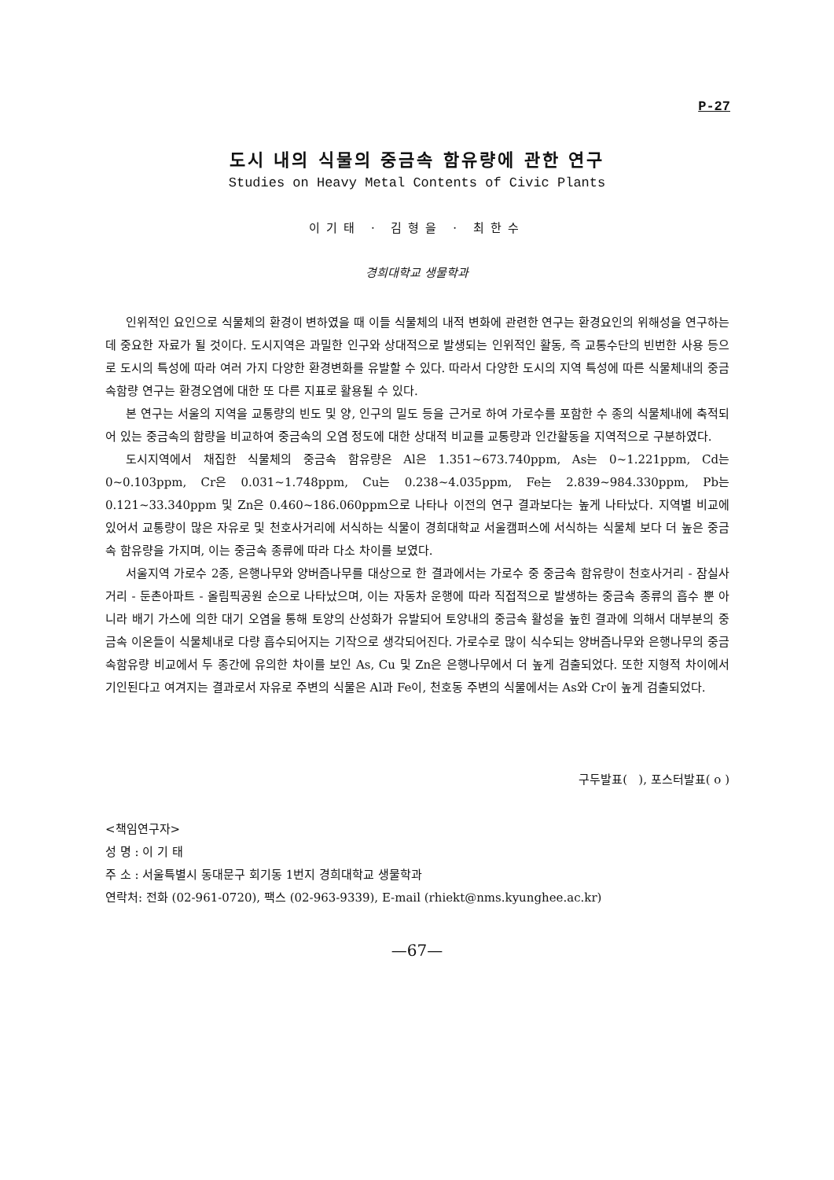P-27
도시 내의 식물의 중금속 함유량에 관한 연구
Studies on Heavy Metal Contents of Civic Plants
이기태 · 김형을 · 최한수
경희대학교 생물학과
인위적인 요인으로 식물체의 환경이 변하였을 때 이들 식물체의 내적 변화에 관련한 연구는 환경요인의 위해성을 연구하는데 중요한 자료가 될 것이다. 도시지역은 과밀한 인구와 상대적으로 발생되는 인위적인 활동, 즉 교통수단의 빈번한 사용 등으로 도시의 특성에 따라 여러 가지 다양한 환경변화를 유발할 수 있다. 따라서 다양한 도시의 지역 특성에 따른 식물체내의 중금속함량 연구는 환경오염에 대한 또 다른 지표로 활용될 수 있다.
본 연구는 서울의 지역을 교통량의 빈도 및 양, 인구의 밀도 등을 근거로 하여 가로수를 포함한 수 종의 식물체내에 축적되어 있는 중금속의 함량을 비교하여 중금속의 오염 정도에 대한 상대적 비교를 교통량과 인간활동을 지역적으로 구분하였다.
도시지역에서 채집한 식물체의 중금속 함유량은 Al은 1.351~673.740ppm, As는 0~1.221ppm, Cd는 0~0.103ppm, Cr은 0.031~1.748ppm, Cu는 0.238~4.035ppm, Fe는 2.839~984.330ppm, Pb는 0.121~33.340ppm 및 Zn은 0.460~186.060ppm으로 나타나 이전의 연구 결과보다는 높게 나타났다. 지역별 비교에 있어서 교통량이 많은 자유로 및 천호사거리에 서식하는 식물이 경희대학교 서울캠퍼스에 서식하는 식물체 보다 더 높은 중금속 함유량을 가지며, 이는 중금속 종류에 따라 다소 차이를 보였다.
서울지역 가로수 2종, 은행나무와 양버즘나무를 대상으로 한 결과에서는 가로수 중 중금속 함유량이 천호사거리 - 잠실사거리 - 둔촌아파트 - 올림픽공원 순으로 나타났으며, 이는 자동차 운행에 따라 직접적으로 발생하는 중금속 종류의 흡수 뿐 아니라 배기 가스에 의한 대기 오염을 통해 토양의 산성화가 유발되어 토양내의 중금속 활성을 높힌 결과에 의해서 대부분의 중금속 이온들이 식물체내로 다량 흡수되어지는 기작으로 생각되어진다. 가로수로 많이 식수되는 양버즘나무와 은행나무의 중금속함유량 비교에서 두 종간에 유의한 차이를 보인 As, Cu 및 Zn은 은행나무에서 더 높게 검출되었다. 또한 지형적 차이에서 기인된다고 여겨지는 결과로서 자유로 주변의 식물은 Al과 Fe이, 천호동 주변의 식물에서는 As와 Cr이 높게 검출되었다.
구두발표( ), 포스터발표( o )
<책임연구자>
성 명 : 이 기 태
주 소 : 서울특별시 동대문구 회기동 1번지 경희대학교 생물학과
연락처: 전화 (02-961-0720), 팩스 (02-963-9339), E-mail (rhiekt@nms.kyunghee.ac.kr)
—67—